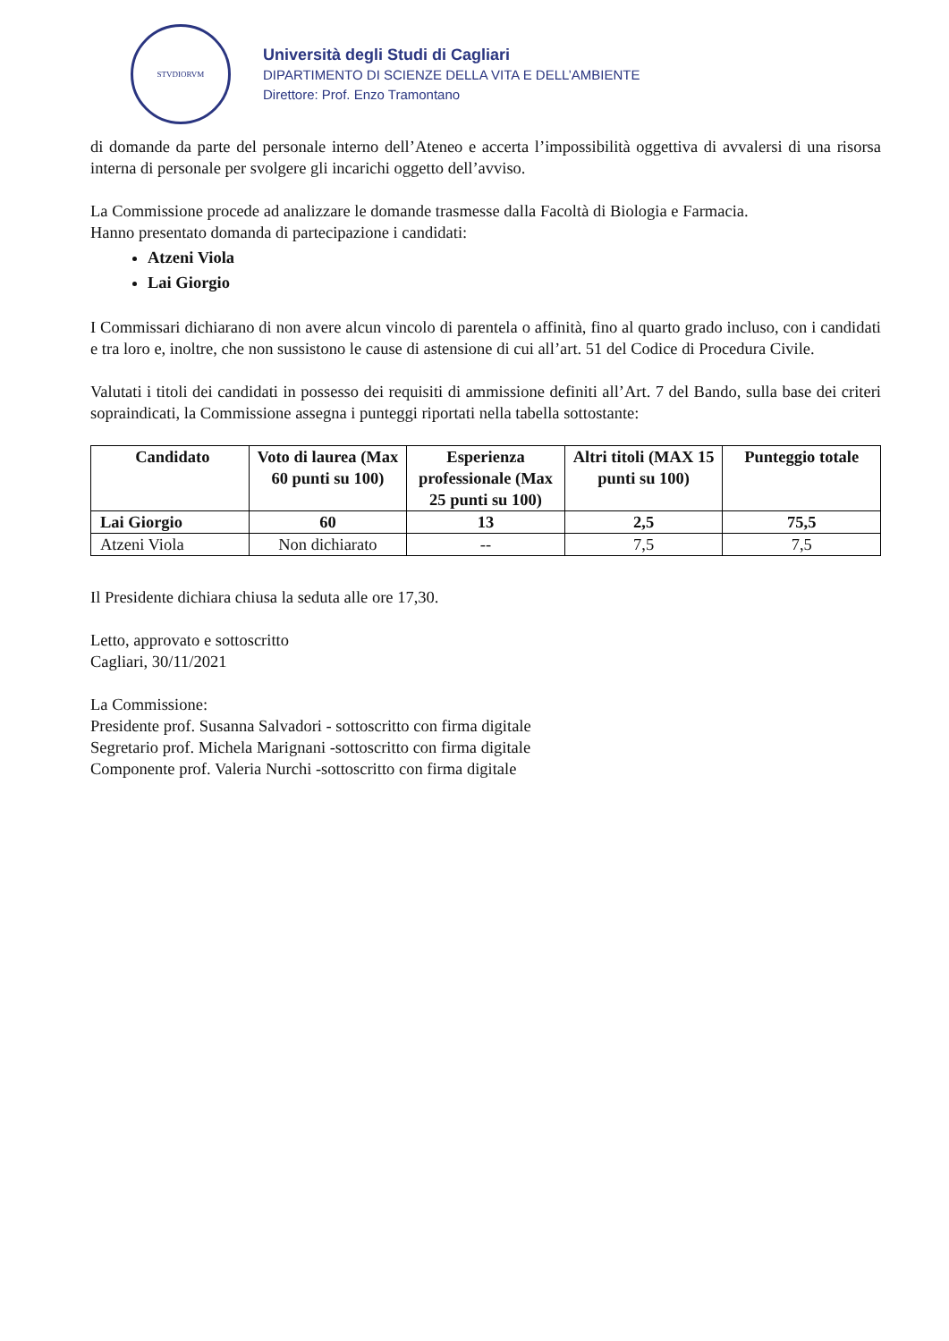STVDIORVM
Università degli Studi di Cagliari
DIPARTIMENTO DI SCIENZE DELLA VITA E DELL’AMBIENTE
Direttore: Prof. Enzo Tramontano
di domande da parte del personale interno dell’Ateneo e accerta l’impossibilità oggettiva di avvalersi di una risorsa interna di personale per svolgere gli incarichi oggetto dell’avviso.
La Commissione procede ad analizzare le domande trasmesse dalla Facoltà di Biologia e Farmacia.
Hanno presentato domanda di partecipazione i candidati:
Atzeni Viola
Lai Giorgio
I Commissari dichiarano di non avere alcun vincolo di parentela o affinità, fino al quarto grado incluso, con i candidati e tra loro e, inoltre, che non sussistono le cause di astensione di cui all’art. 51 del Codice di Procedura Civile.
Valutati i titoli dei candidati in possesso dei requisiti di ammissione definiti all’Art. 7 del Bando, sulla base dei criteri sopraindicati, la Commissione assegna i punteggi riportati nella tabella sottostante:
| Candidato | Voto di laurea (Max 60 punti su 100) | Esperienza professionale (Max 25 punti su 100) | Altri titoli (MAX 15 punti su 100) | Punteggio totale |
| --- | --- | --- | --- | --- |
| Lai Giorgio | 60 | 13 | 2,5 | 75,5 |
| Atzeni Viola | Non dichiarato | -- | 7,5 | 7,5 |
Il Presidente dichiara chiusa la seduta alle ore 17,30.
Letto, approvato e sottoscritto
Cagliari, 30/11/2021
La Commissione:
Presidente prof. Susanna Salvadori - sottoscritto con firma digitale
Segretario prof. Michela Marignani -sottoscritto con firma digitale
Componente prof. Valeria Nurchi -sottoscritto con firma digitale